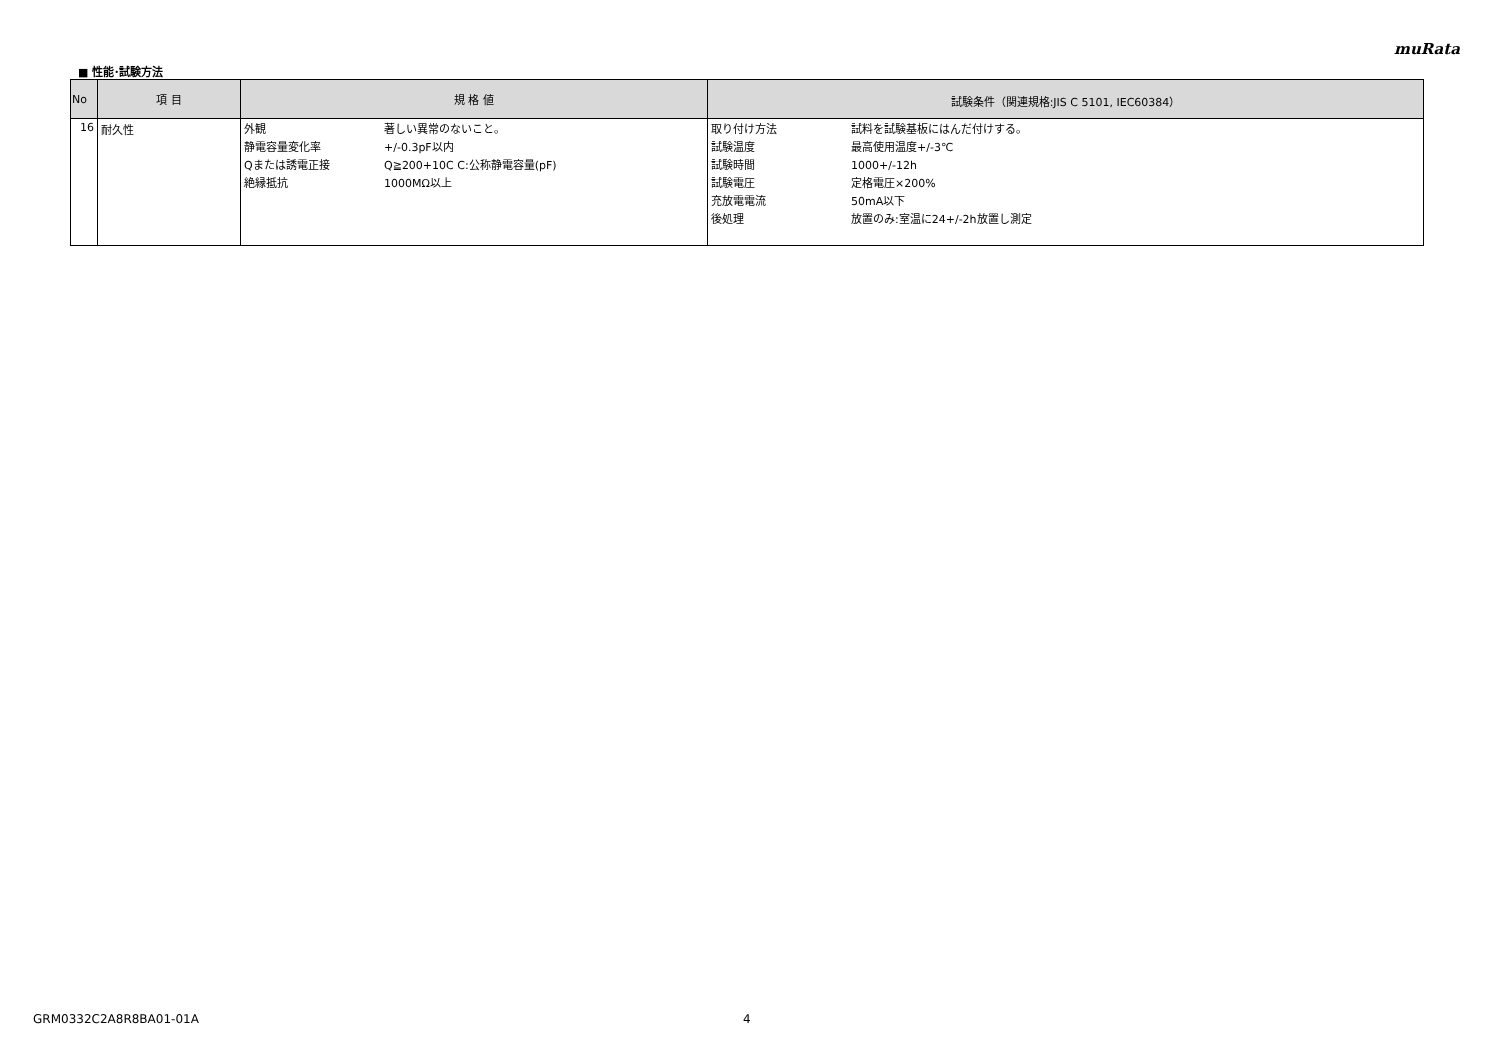muRata
■ 性能･試験方法
| No | 項 目 | 規 格 値 | 試験条件（関連規格:JIS C 5101, IEC60384） |
| --- | --- | --- | --- |
| 16 | 耐久性 | 外観 著しい異常のないこと。 静電容量変化率 +/-0.3pF以内 Qまたは誘電正接 Q≧200+10C C:公称静電容量(pF) 絶縁抵抗 1000MΩ以上 | 取り付け方法 試料を試験基板にはんだ付けする。 試験温度 最高使用温度+/-3℃ 試験時間 1000+/-12h 試験電圧 定格電圧×200% 充放電電流 50mA以下 後処理 放置のみ:室温に24+/-2h放置し測定 |
GRM0332C2A8R8BA01-01A 4